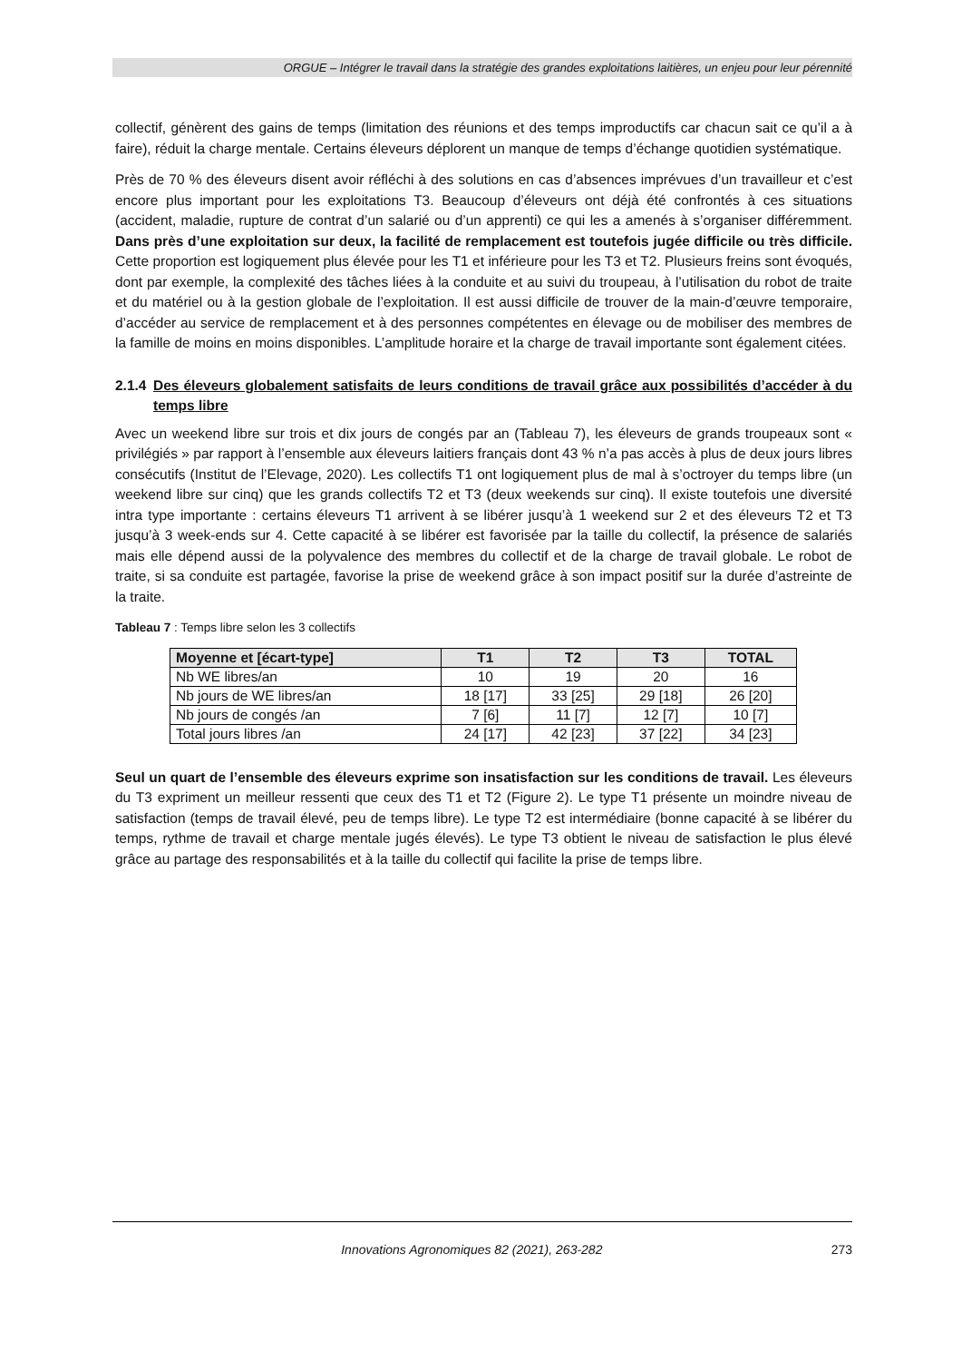ORGUE – Intégrer le travail dans la stratégie des grandes exploitations laitières, un enjeu pour leur pérennité
collectif, génèrent des gains de temps (limitation des réunions et des temps improductifs car chacun sait ce qu’il a à faire), réduit la charge mentale. Certains éleveurs déplorent un manque de temps d’échange quotidien systématique.
Près de 70 % des éleveurs disent avoir réfléchi à des solutions en cas d’absences imprévues d’un travailleur et c’est encore plus important pour les exploitations T3. Beaucoup d’éleveurs ont déjà été confrontés à ces situations (accident, maladie, rupture de contrat d’un salarié ou d’un apprenti) ce qui les a amenés à s’organiser différemment. Dans près d’une exploitation sur deux, la facilité de remplacement est toutefois jugée difficile ou très difficile. Cette proportion est logiquement plus élevée pour les T1 et inférieure pour les T3 et T2. Plusieurs freins sont évoqués, dont par exemple, la complexité des tâches liées à la conduite et au suivi du troupeau, à l’utilisation du robot de traite et du matériel ou à la gestion globale de l’exploitation. Il est aussi difficile de trouver de la main-d’œuvre temporaire, d’accéder au service de remplacement et à des personnes compétentes en élevage ou de mobiliser des membres de la famille de moins en moins disponibles. L’amplitude horaire et la charge de travail importante sont également citées.
2.1.4 Des éleveurs globalement satisfaits de leurs conditions de travail grâce aux possibilités d’accéder à du temps libre
Avec un weekend libre sur trois et dix jours de congés par an (Tableau 7), les éleveurs de grands troupeaux sont « privilégiés » par rapport à l’ensemble aux éleveurs laitiers français dont 43 % n’a pas accès à plus de deux jours libres consécutifs (Institut de l’Elevage, 2020). Les collectifs T1 ont logiquement plus de mal à s’octroyer du temps libre (un weekend libre sur cinq) que les grands collectifs T2 et T3 (deux weekends sur cinq). Il existe toutefois une diversité intra type importante : certains éleveurs T1 arrivent à se libérer jusqu’à 1 weekend sur 2 et des éleveurs T2 et T3 jusqu’à 3 week-ends sur 4. Cette capacité à se libérer est favorisée par la taille du collectif, la présence de salariés mais elle dépend aussi de la polyvalence des membres du collectif et de la charge de travail globale. Le robot de traite, si sa conduite est partagée, favorise la prise de weekend grâce à son impact positif sur la durée d’astreinte de la traite.
Tableau 7 : Temps libre selon les 3 collectifs
| Moyenne et [écart-type] | T1 | T2 | T3 | TOTAL |
| --- | --- | --- | --- | --- |
| Nb WE libres/an | 10 | 19 | 20 | 16 |
| Nb jours de WE libres/an | 18 [17] | 33 [25] | 29 [18] | 26 [20] |
| Nb jours de congés /an | 7 [6] | 11 [7] | 12 [7] | 10 [7] |
| Total jours libres /an | 24 [17] | 42 [23] | 37 [22] | 34 [23] |
Seul un quart de l’ensemble des éleveurs exprime son insatisfaction sur les conditions de travail. Les éleveurs du T3 expriment un meilleur ressenti que ceux des T1 et T2 (Figure 2). Le type T1 présente un moindre niveau de satisfaction (temps de travail élevé, peu de temps libre). Le type T2 est intermédiaire (bonne capacité à se libérer du temps, rythme de travail et charge mentale jugés élevés). Le type T3 obtient le niveau de satisfaction le plus élevé grâce au partage des responsabilités et à la taille du collectif qui facilite la prise de temps libre.
Innovations Agronomiques 82 (2021), 263-282 273